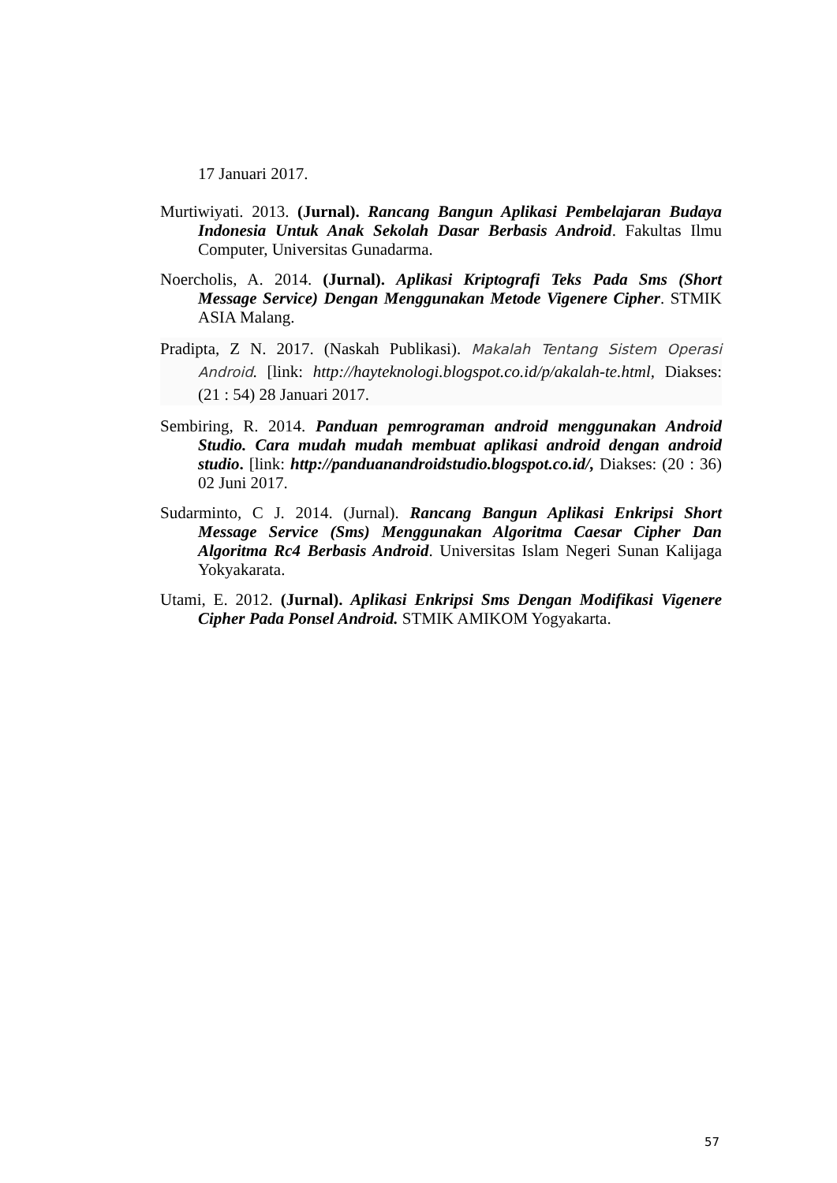17 Januari 2017.
Murtiwiyati. 2013. (Jurnal). Rancang Bangun Aplikasi Pembelajaran Budaya Indonesia Untuk Anak Sekolah Dasar Berbasis Android. Fakultas Ilmu Computer, Universitas Gunadarma.
Noercholis, A. 2014. (Jurnal). Aplikasi Kriptografi Teks Pada Sms (Short Message Service) Dengan Menggunakan Metode Vigenere Cipher. STMIK ASIA Malang.
Pradipta, Z N. 2017. (Naskah Publikasi). Makalah Tentang Sistem Operasi Android. [link: http://hayteknologi.blogspot.co.id/p/akalah-te.html, Diakses: (21 : 54) 28 Januari 2017.
Sembiring, R. 2014. Panduan pemrograman android menggunakan Android Studio. Cara mudah mudah membuat aplikasi android dengan android studio. [link: http://panduanandroidstudio.blogspot.co.id/, Diakses: (20 : 36) 02 Juni 2017.
Sudarminto, C J. 2014. (Jurnal). Rancang Bangun Aplikasi Enkripsi Short Message Service (Sms) Menggunakan Algoritma Caesar Cipher Dan Algoritma Rc4 Berbasis Android. Universitas Islam Negeri Sunan Kalijaga Yokyakarata.
Utami, E. 2012. (Jurnal). Aplikasi Enkripsi Sms Dengan Modifikasi Vigenere Cipher Pada Ponsel Android. STMIK AMIKOM Yogyakarta.
57